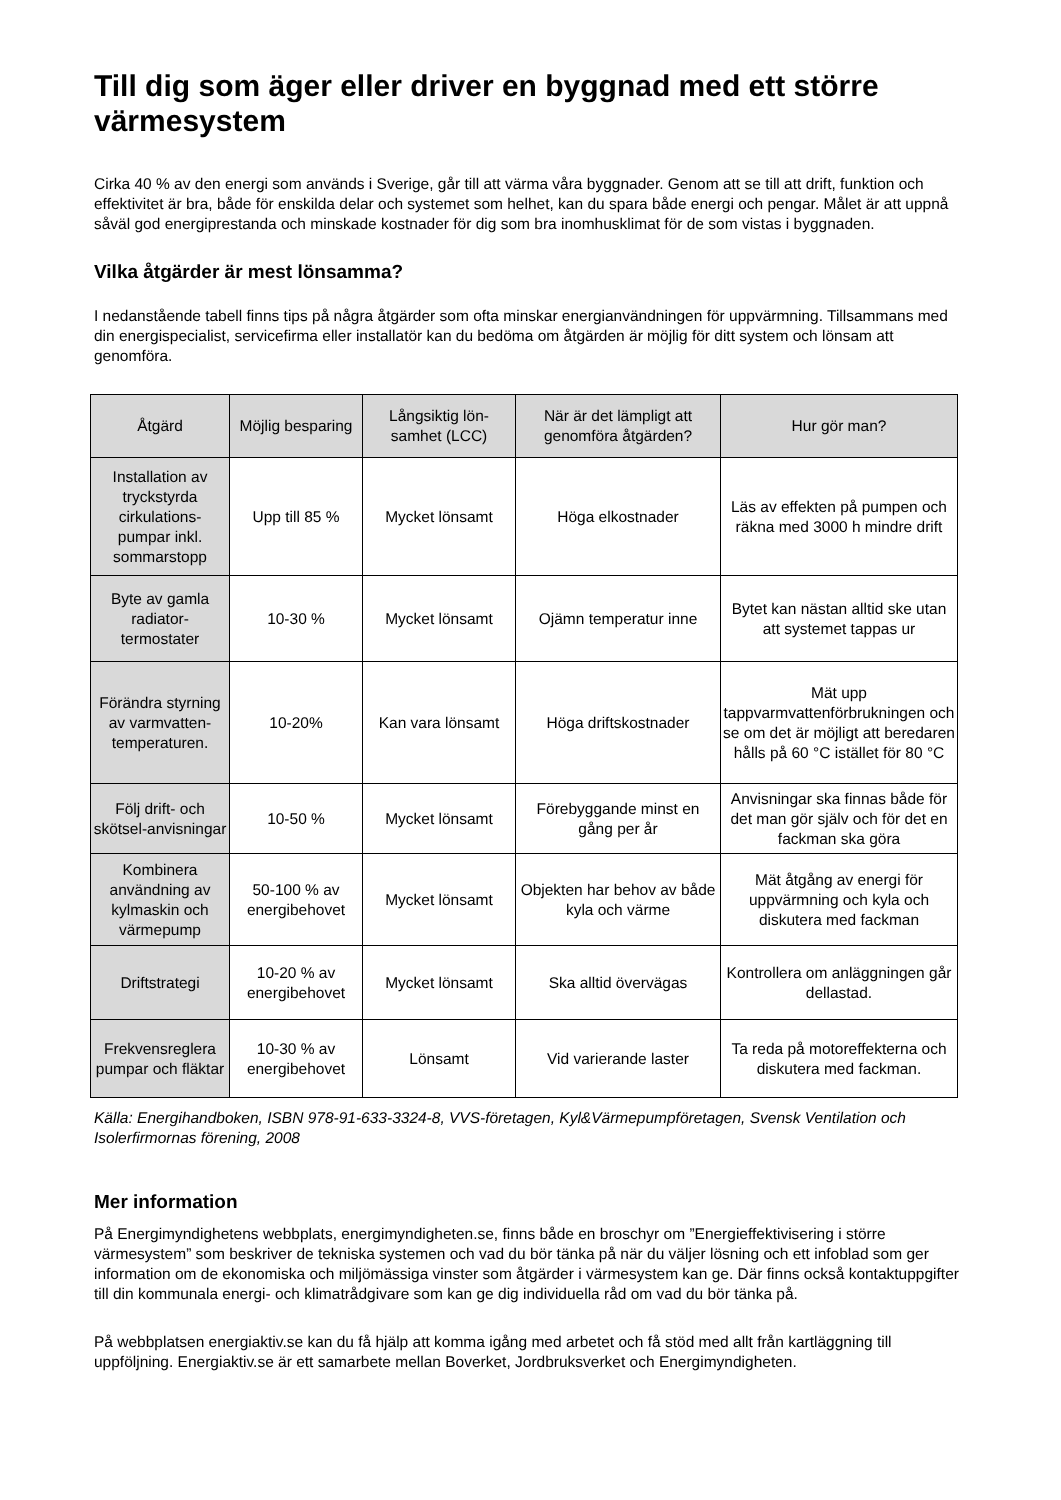Till dig som äger eller driver en byggnad med ett större värmesystem
Cirka 40 % av den energi som används i Sverige, går till att värma våra byggnader. Genom att se till att drift, funktion och effektivitet är bra, både för enskilda delar och systemet som helhet, kan du spara både energi och pengar. Målet är att uppnå såväl god energiprestanda och minskade kostnader för dig som bra inomhusklimat för de som vistas i byggnaden.
Vilka åtgärder är mest lönsamma?
I nedanstående tabell finns tips på några åtgärder som ofta minskar energianvändningen för uppvärmning. Tillsammans med din energispecialist, servicefirma eller installatör kan du bedöma om åtgärden är möjlig för ditt system och lönsam att genomföra.
| Åtgärd | Möjlig besparing | Långsiktig lön-samhet (LCC) | När är det lämpligt att genomföra åtgärden? | Hur gör man? |
| --- | --- | --- | --- | --- |
| Installation av tryckstyrda cirkulations-pumpar inkl. sommarstopp | Upp till 85 % | Mycket lönsamt | Höga elkostnader | Läs av effekten på pumpen och räkna med 3000 h mindre drift |
| Byte av gamla radiator-termostater | 10-30 % | Mycket lönsamt | Ojämn temperatur inne | Bytet kan nästan alltid ske utan att systemet tappas ur |
| Förändra styrning av varmvatten-temperaturen. | 10-20% | Kan vara lönsamt | Höga driftskostnader | Mät upp tappvarmvattenförbrukningen och se om det är möjligt att beredaren hålls på 60 °C istället för 80 °C |
| Följ drift- och skötsel-anvisningar | 10-50 % | Mycket lönsamt | Förebyggande minst en gång per år | Anvisningar ska finnas både för det man gör själv och för det en fackman ska göra |
| Kombinera användning av kylmaskin och värmepump | 50-100 % av energibehovet | Mycket lönsamt | Objekten har behov av både kyla och värme | Mät åtgång av energi för uppvärmning och kyla och diskutera med fackman |
| Driftstrategi | 10-20 % av energibehovet | Mycket lönsamt | Ska alltid övervägas | Kontrollera om anläggningen går dellastad. |
| Frekvensreglera pumpar och fläktar | 10-30 % av energibehovet | Lönsamt | Vid varierande laster | Ta reda på motoreffekterna och diskutera med fackman. |
Källa: Energihandboken, ISBN 978-91-633-3324-8, VVS-företagen, Kyl&Värmepumpföretagen, Svensk Ventilation och Isolerfirmornas förening, 2008
Mer information
På Energimyndighetens webbplats, energimyndigheten.se, finns både en broschyr om ”Energieffektivisering i större värmesystem” som beskriver de tekniska systemen och vad du bör tänka på när du väljer lösning och ett infoblad som ger information om de ekonomiska och miljömässiga vinster som åtgärder i värmesystem kan ge. Där finns också kontaktuppgifter till din kommunala energi- och klimatrådgivare som kan ge dig individuella råd om vad du bör tänka på.
På webbplatsen energiaktiv.se kan du få hjälp att komma igång med arbetet och få stöd med allt från kartläggning till uppföljning. Energiaktiv.se är ett samarbete mellan Boverket, Jordbruksverket och Energimyndigheten.